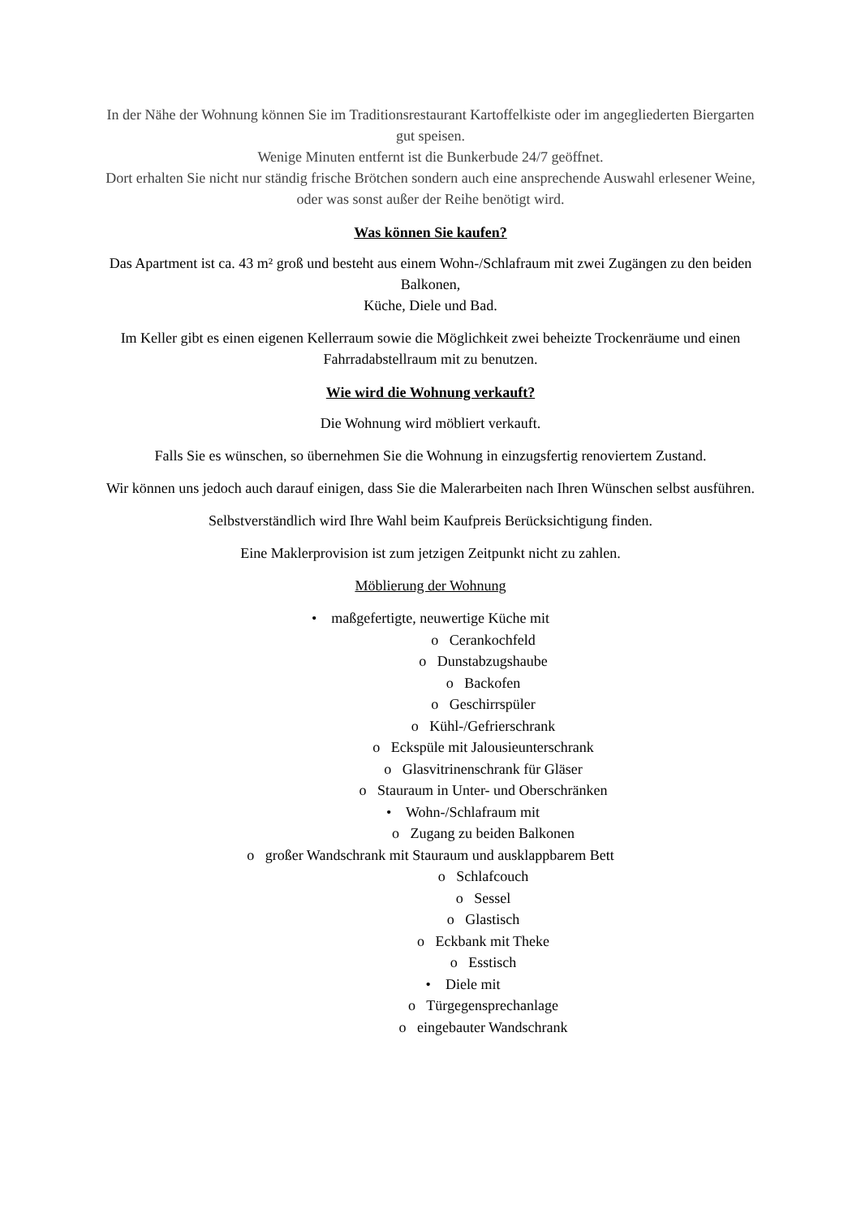In der Nähe der Wohnung können Sie im Traditionsrestaurant Kartoffelkiste oder im angegliederten Biergarten gut speisen.
Wenige Minuten entfernt ist die Bunkerbude 24/7 geöffnet.
Dort erhalten Sie nicht nur ständig frische Brötchen sondern auch eine ansprechende Auswahl erlesener Weine,
oder was sonst außer der Reihe benötigt wird.
Was können Sie kaufen?
Das Apartment ist ca. 43 m² groß und besteht aus einem Wohn-/Schlafraum mit zwei Zugängen zu den beiden Balkonen,
Küche, Diele und Bad.
Im Keller gibt es einen eigenen Kellerraum sowie die Möglichkeit zwei beheizte Trockenräume und einen Fahrradabstellraum mit zu benutzen.
Wie wird die Wohnung verkauft?
Die Wohnung wird möbliert verkauft.
Falls Sie es wünschen, so übernehmen Sie die Wohnung in einzugsfertig renoviertem Zustand.
Wir können uns jedoch auch darauf einigen, dass Sie die Malerarbeiten nach Ihren Wünschen selbst ausführen.
Selbstverständlich wird Ihre Wahl beim Kaufpreis Berücksichtigung finden.
Eine Maklerprovision ist zum jetzigen Zeitpunkt nicht zu zahlen.
Möblierung der Wohnung
• maßgefertigte, neuwertige Küche mit
o Cerankochfeld
o Dunstabzugshaube
o Backofen
o Geschirrspüler
o Kühl-/Gefrierschrank
o Eckspüle mit Jalousieunterschrank
o Glasvitrinenschrank für Gläser
o Stauraum in Unter- und Oberschränken
• Wohn-/Schlafraum mit
o Zugang zu beiden Balkonen
o großer Wandschrank mit Stauraum und ausklappbarem Bett
o Schlafcouch
o Sessel
o Glastisch
o Eckbank mit Theke
o Esstisch
• Diele mit
o Türgegensprechanlage
o eingebauter Wandschrank